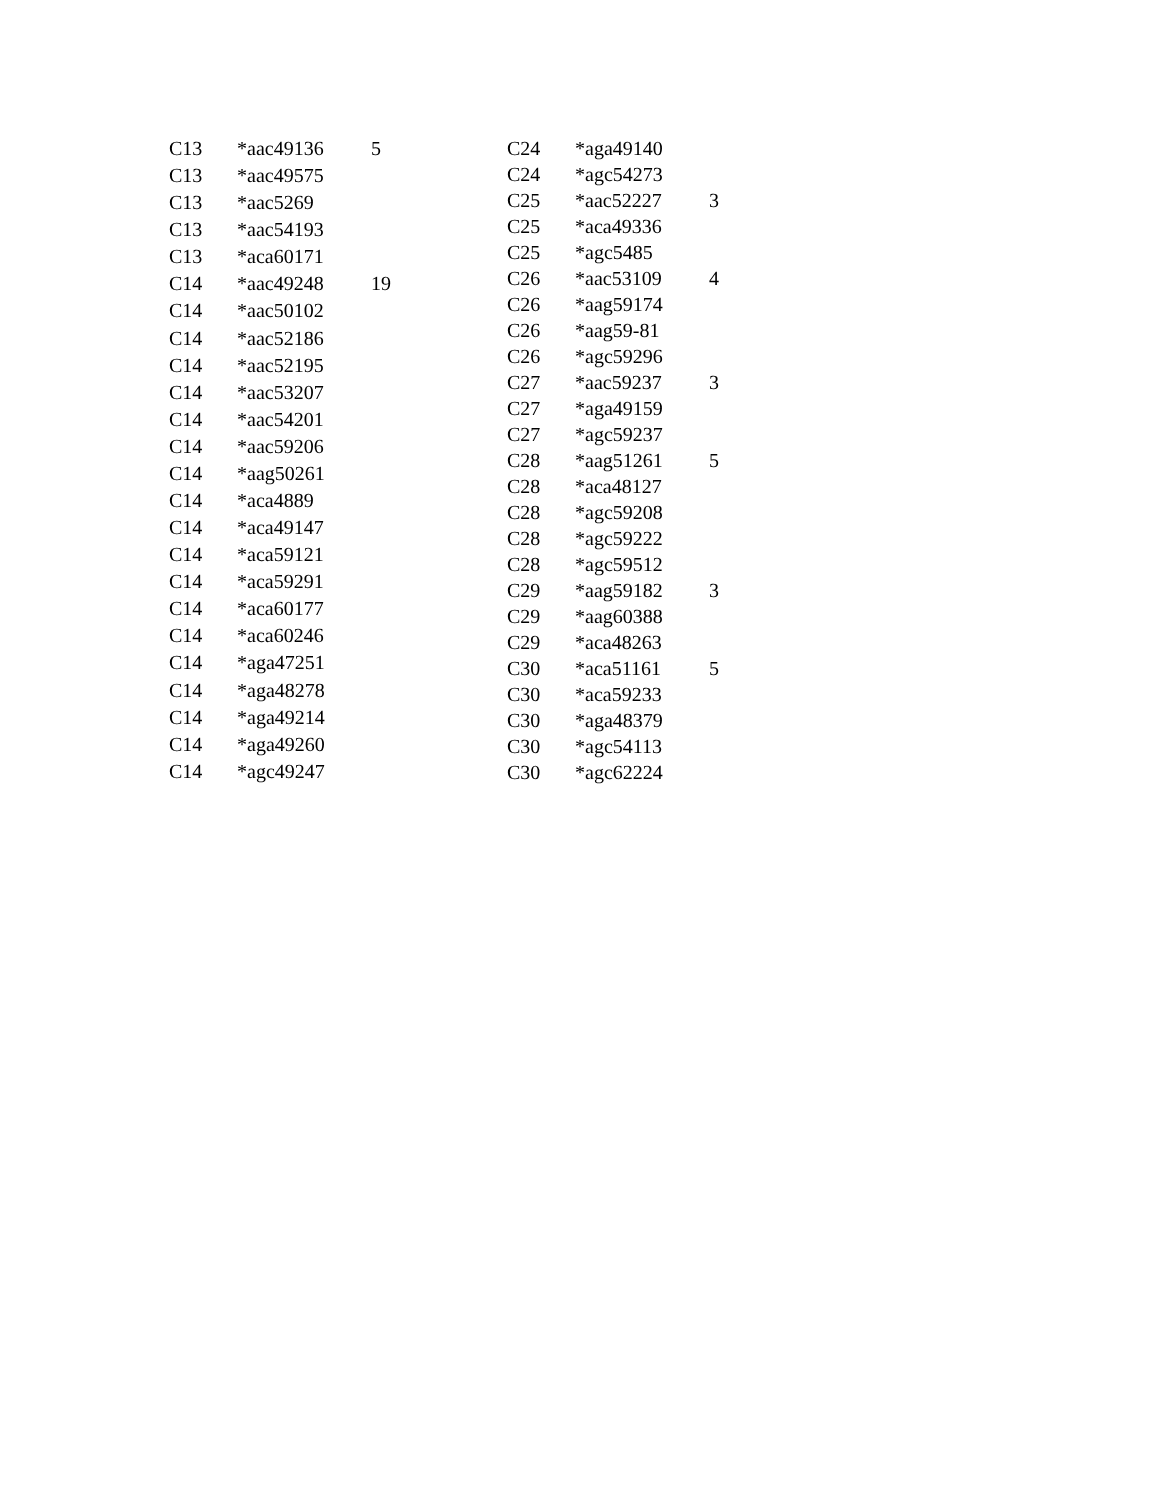| C13 | *aac49136 | 5 |
| C13 | *aac49575 | |
| C13 | *aac5269 | |
| C13 | *aac54193 | |
| C13 | *aca60171 | |
| C14 | *aac49248 | 19 |
| C14 | *aac50102 | |
| C14 | *aac52186 | |
| C14 | *aac52195 | |
| C14 | *aac53207 | |
| C14 | *aac54201 | |
| C14 | *aac59206 | |
| C14 | *aag50261 | |
| C14 | *aca4889 | |
| C14 | *aca49147 | |
| C14 | *aca59121 | |
| C14 | *aca59291 | |
| C14 | *aca60177 | |
| C14 | *aca60246 | |
| C14 | *aga47251 | |
| C14 | *aga48278 | |
| C14 | *aga49214 | |
| C14 | *aga49260 | |
| C14 | *agc49247 | |
| C24 | *aga49140 | |
| C24 | *agc54273 | |
| C25 | *aac52227 | 3 |
| C25 | *aca49336 | |
| C25 | *agc5485 | |
| C26 | *aac53109 | 4 |
| C26 | *aag59174 | |
| C26 | *aag59-81 | |
| C26 | *agc59296 | |
| C27 | *aac59237 | 3 |
| C27 | *aga49159 | |
| C27 | *agc59237 | |
| C28 | *aag51261 | 5 |
| C28 | *aca48127 | |
| C28 | *agc59208 | |
| C28 | *agc59222 | |
| C28 | *agc59512 | |
| C29 | *aag59182 | 3 |
| C29 | *aag60388 | |
| C29 | *aca48263 | |
| C30 | *aca51161 | 5 |
| C30 | *aca59233 | |
| C30 | *aga48379 | |
| C30 | *agc54113 | |
| C30 | *agc62224 | |